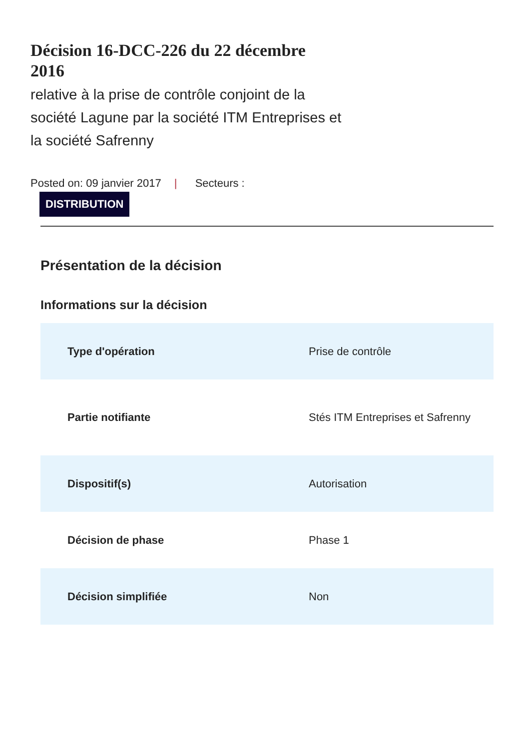Décision 16-DCC-226 du 22 décembre 2016
relative à la prise de contrôle conjoint de la société Lagune par la société ITM Entreprises et la société Safrenny
Posted on: 09 janvier 2017 | Secteurs :
DISTRIBUTION
Présentation de la décision
Informations sur la décision
| Type d'opération | Prise de contrôle |
| Partie notifiante | Stés ITM Entreprises et Safrenny |
| Dispositif(s) | Autorisation |
| Décision de phase | Phase 1 |
| Décision simplifiée | Non |